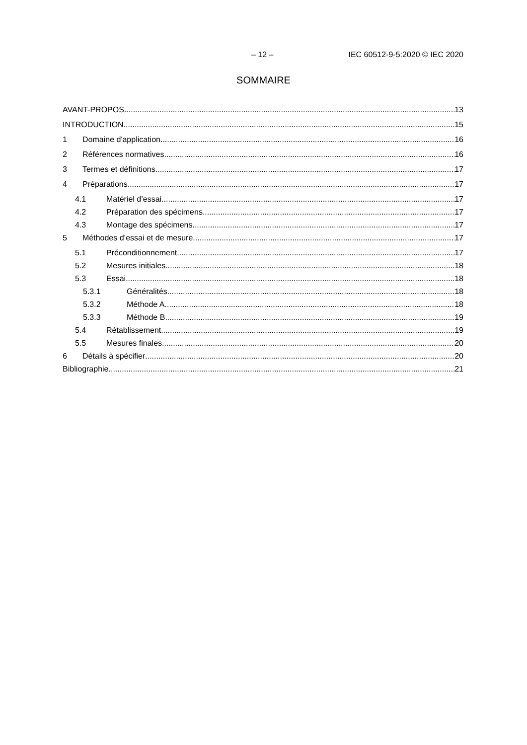– 12 – IEC 60512-9-5:2020 © IEC 2020
SOMMAIRE
AVANT-PROPOS 13
INTRODUCTION 15
1 Domaine d'application 16
2 Références normatives 16
3 Termes et définitions 17
4 Préparations 17
4.1 Matériel d’essai 17
4.2 Préparation des spécimens 17
4.3 Montage des spécimens 17
5 Méthodes d’essai et de mesure 17
5.1 Préconditionnement 17
5.2 Mesures initiales 18
5.3 Essai 18
5.3.1 Généralités 18
5.3.2 Méthode A 18
5.3.3 Méthode B 19
5.4 Rétablissement 19
5.5 Mesures finales 20
6 Détails à spécifier 20
Bibliographie 21